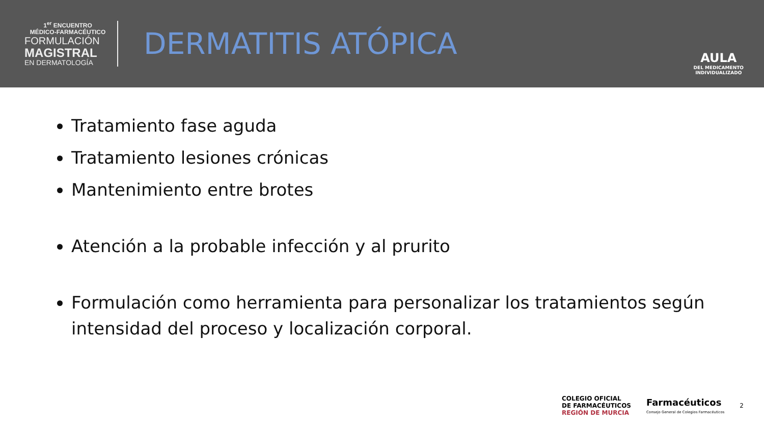1<sup>er</sup> ENCUENTRO
MÉDICO-FARMACÉUTICO
FORMULACIÓN
MAGISTRAL
EN DERMATOLOGÍA
DERMATITIS ATÓPICA
AULA
DEL MEDICAMENTO
INDIVIDUALIZADO
Tratamiento fase aguda
Tratamiento lesiones crónicas
Mantenimiento entre brotes
Atención a la probable infección y al prurito
Formulación como herramienta para personalizar los tratamientos según intensidad del proceso y localización corporal.
COLEGIO OFICIAL
DE FARMACÉUTICOS
REGIÓN DE MURCIA
Farmacéuticos
Consejo General de Colegios Farmacéuticos
2